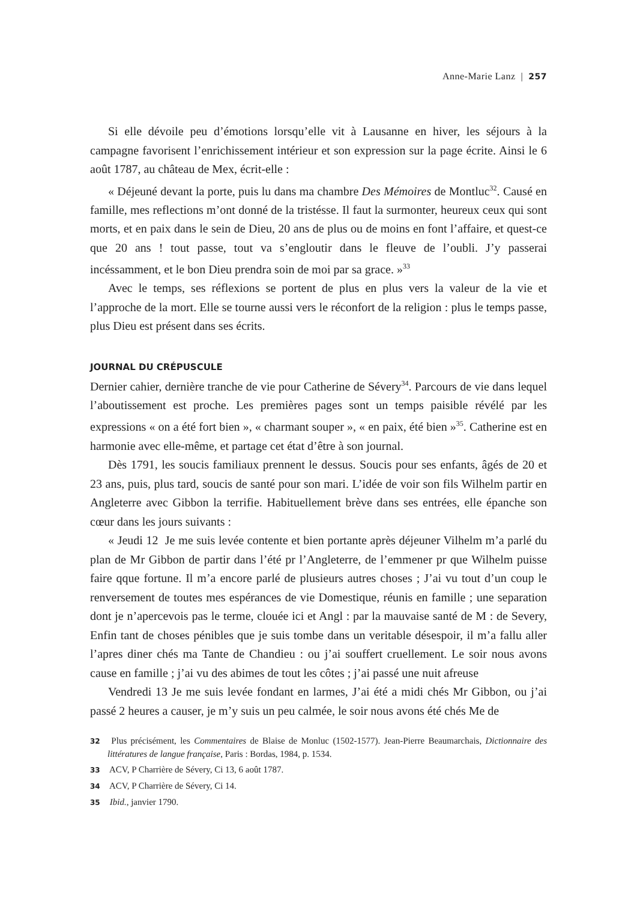Anne-Marie Lanz | 257
Si elle dévoile peu d’émotions lorsqu’elle vit à Lausanne en hiver, les séjours à la campagne favorisent l’enrichissement intérieur et son expression sur la page écrite. Ainsi le 6 août 1787, au château de Mex, écrit-elle :
« Déjeuné devant la porte, puis lu dans ma chambre Des Mémoires de Montluc<sup>32</sup>. Causé en famille, mes reflections m’ont donné de la tristésse. Il faut la surmonter, heureux ceux qui sont morts, et en paix dans le sein de Dieu, 20 ans de plus ou de moins en font l’affaire, et quest-ce que 20 ans ! tout passe, tout va s’engloutir dans le fleuve de l’oubli. J’y passerai incéssamment, et le bon Dieu prendra soin de moi par sa grace. »<sup>33</sup>
Avec le temps, ses réflexions se portent de plus en plus vers la valeur de la vie et l’approche de la mort. Elle se tourne aussi vers le réconfort de la religion : plus le temps passe, plus Dieu est présent dans ses écrits.
JOURNAL DU CRÉPUSCULE
Dernier cahier, dernière tranche de vie pour Catherine de Sévery<sup>34</sup>. Parcours de vie dans lequel l’aboutissement est proche. Les premières pages sont un temps paisible révélé par les expressions « on a été fort bien », « charmant souper », « en paix, été bien »<sup>35</sup>. Catherine est en harmonie avec elle-même, et partage cet état d’être à son journal.
Dès 1791, les soucis familiaux prennent le dessus. Soucis pour ses enfants, âgés de 20 et 23 ans, puis, plus tard, soucis de santé pour son mari. L’idée de voir son fils Wilhelm partir en Angleterre avec Gibbon la terrifie. Habituellement brève dans ses entrées, elle épanche son cœur dans les jours suivants :
« Jeudi 12 Je me suis levée contente et bien portante après déjeuner Vilhelm m’a parlé du plan de Mr Gibbon de partir dans l’été pr l’Angleterre, de l’emmener pr que Wilhelm puisse faire qque fortune. Il m’a encore parlé de plusieurs autres choses ; J’ai vu tout d’un coup le renversement de toutes mes espérances de vie Domestique, réunis en famille ; une separation dont je n’apercevois pas le terme, clouée ici et Angl : par la mauvaise santé de M : de Severy, Enfin tant de choses pénibles que je suis tombe dans un veritable désespoir, il m’a fallu aller l’apres diner chés ma Tante de Chandieu : ou j’ai souffert cruellement. Le soir nous avons cause en famille ; j’ai vu des abimes de tout les côtes ; j’ai passé une nuit afreuse
Vendredi 13 Je me suis levée fondant en larmes, J’ai été a midi chés Mr Gibbon, ou j’ai passé 2 heures a causer, je m’y suis un peu calmée, le soir nous avons été chés Me de
32 Plus précisément, les Commentaires de Blaise de Monluc (1502-1577). Jean-Pierre Beaumarchais, Dictionnaire des littératures de langue française, Paris : Bordas, 1984, p. 1534.
33 ACV, P Charrière de Sévery, Ci 13, 6 août 1787.
34 ACV, P Charrière de Sévery, Ci 14.
35 Ibid., janvier 1790.